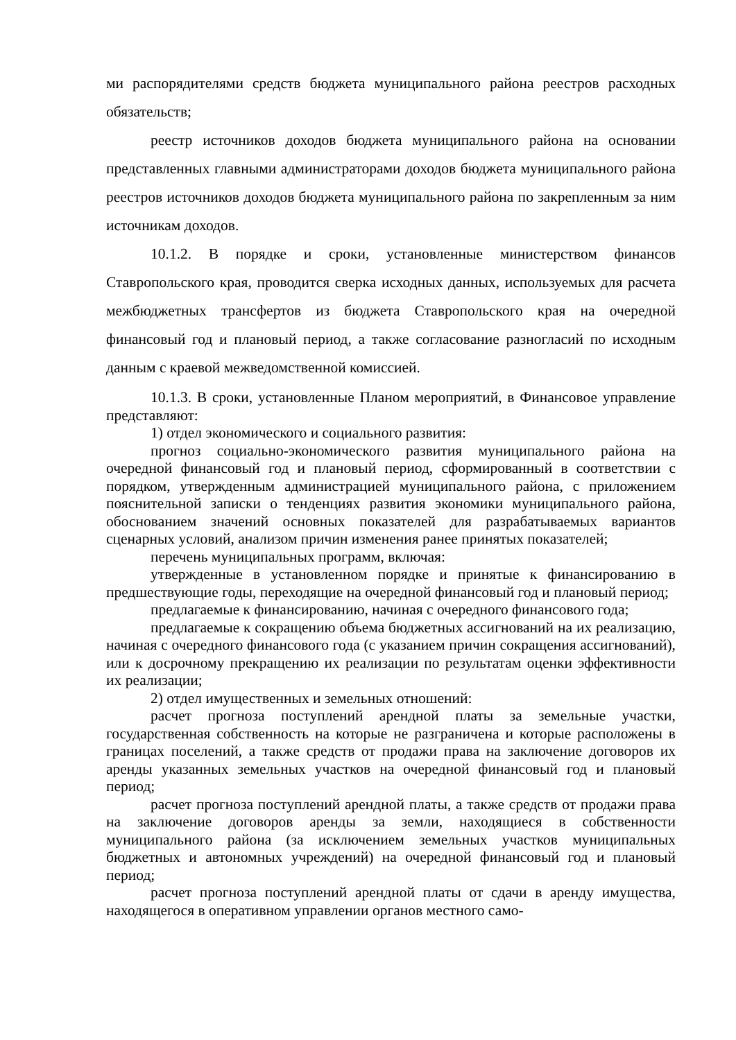ми распорядителями средств бюджета муниципального района реестров расходных обязательств;
реестр источников доходов бюджета муниципального района на основании представленных главными администраторами доходов бюджета муниципального района реестров источников доходов бюджета муниципального района по закрепленным за ним источникам доходов.
10.1.2. В порядке и сроки, установленные министерством финансов Ставропольского края, проводится сверка исходных данных, используемых для расчета межбюджетных трансфертов из бюджета Ставропольского края на очередной финансовый год и плановый период, а также согласование разногласий по исходным данным с краевой межведомственной комиссией.
10.1.3. В сроки, установленные Планом мероприятий, в Финансовое управление представляют:
1) отдел экономического и социального развития:
прогноз социально-экономического развития муниципального района на очередной финансовый год и плановый период, сформированный в соответствии с порядком, утвержденным администрацией муниципального района, с приложением пояснительной записки о тенденциях развития экономики муниципального района, обоснованием значений основных показателей для разрабатываемых вариантов сценарных условий, анализом причин изменения ранее принятых показателей;
перечень муниципальных программ, включая:
утвержденные в установленном порядке и принятые к финансированию в предшествующие годы, переходящие на очередной финансовый год и плановый период;
предлагаемые к финансированию, начиная с очередного финансового года;
предлагаемые к сокращению объема бюджетных ассигнований на их реализацию, начиная с очередного финансового года (с указанием причин сокращения ассигнований), или к досрочному прекращению их реализации по результатам оценки эффективности их реализации;
2) отдел имущественных и земельных отношений:
расчет прогноза поступлений арендной платы за земельные участки, государственная собственность на которые не разграничена и которые расположены в границах поселений, а также средств от продажи права на заключение договоров их аренды указанных земельных участков на очередной финансовый год и плановый период;
расчет прогноза поступлений арендной платы, а также средств от продажи права на заключение договоров аренды за земли, находящиеся в собственности муниципального района (за исключением земельных участков муниципальных бюджетных и автономных учреждений) на очередной финансовый год и плановый период;
расчет прогноза поступлений арендной платы от сдачи в аренду имущества, находящегося в оперативном управлении органов местного само-